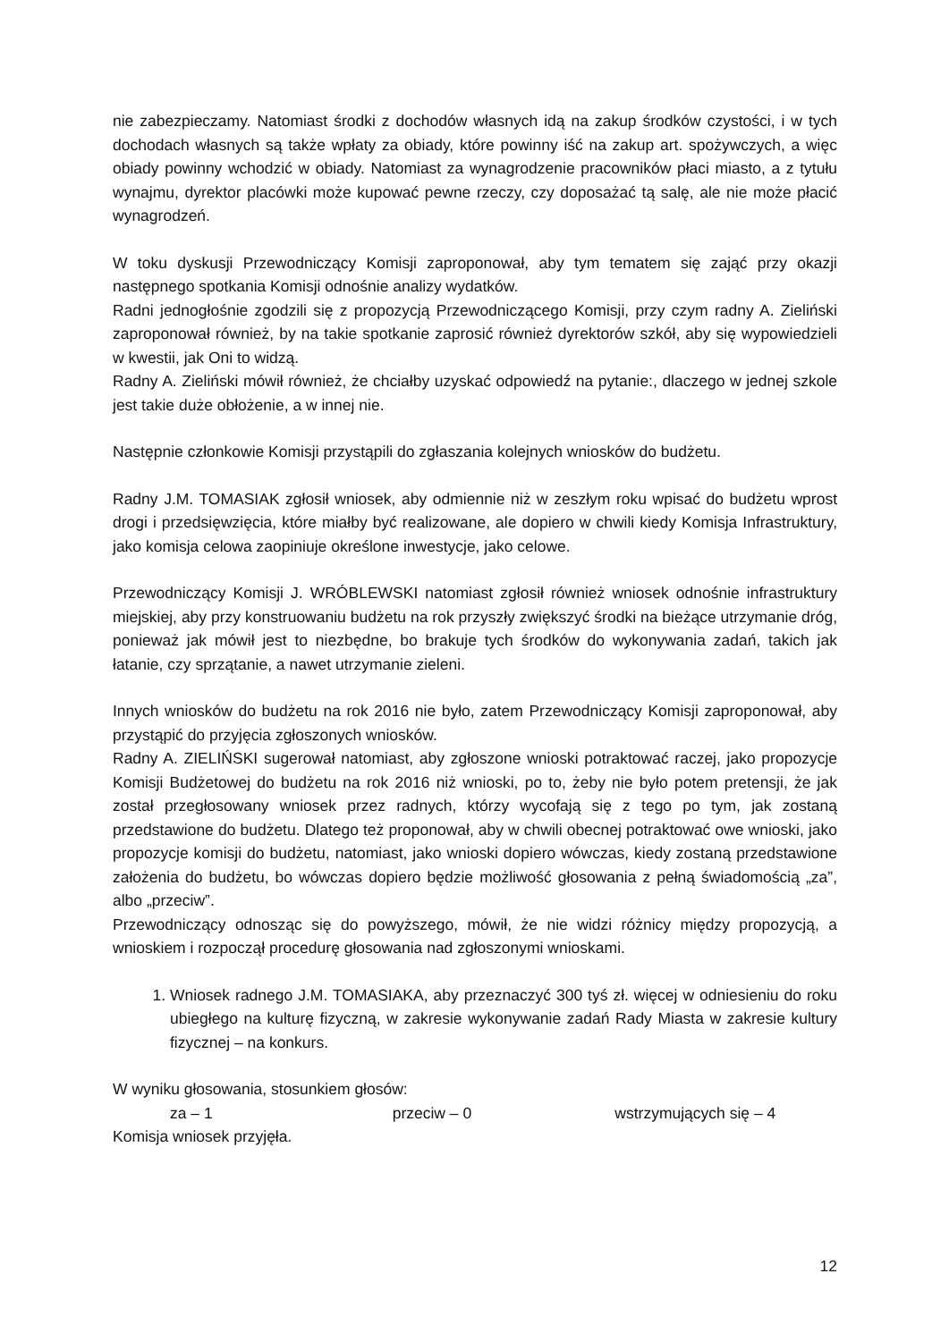nie zabezpieczamy. Natomiast środki z dochodów własnych idą na zakup środków czystości, i w tych dochodach własnych są także wpłaty za obiady, które powinny iść na zakup art. spożywczych, a więc obiady powinny wchodzić w obiady. Natomiast za wynagrodzenie pracowników płaci miasto, a z tytułu wynajmu, dyrektor placówki może kupować pewne rzeczy, czy doposażać tą salę, ale nie może płacić wynagrodzeń.
W toku dyskusji Przewodniczący Komisji zaproponował, aby tym tematem się zająć przy okazji następnego spotkania Komisji odnośnie analizy wydatków.
Radni jednogłośnie zgodzili się z propozycją Przewodniczącego Komisji, przy czym radny A. Zieliński zaproponował również, by na takie spotkanie zaprosić również dyrektorów szkół, aby się wypowiedzieli w kwestii, jak Oni to widzą.
Radny A. Zieliński mówił również, że chciałby uzyskać odpowiedź na pytanie:, dlaczego w jednej szkole jest takie duże obłożenie, a w innej nie.
Następnie członkowie Komisji przystąpili do zgłaszania kolejnych wniosków do budżetu.
Radny J.M. TOMASIAK zgłosił wniosek, aby odmiennie niż w zeszłym roku wpisać do budżetu wprost drogi i przedsięwzięcia, które miałby być realizowane, ale dopiero w chwili kiedy Komisja Infrastruktury, jako komisja celowa zaopiniuje określone inwestycje, jako celowe.
Przewodniczący Komisji J. WRÓBLEWSKI natomiast zgłosił również wniosek odnośnie infrastruktury miejskiej, aby przy konstruowaniu budżetu na rok przyszły zwiększyć środki na bieżące utrzymanie dróg, ponieważ jak mówił jest to niezbędne, bo brakuje tych środków do wykonywania zadań, takich jak łatanie, czy sprzątanie, a nawet utrzymanie zieleni.
Innych wniosków do budżetu na rok 2016 nie było, zatem Przewodniczący Komisji zaproponował, aby przystąpić do przyjęcia zgłoszonych wniosków.
Radny A. ZIELIŃSKI sugerował natomiast, aby zgłoszone wnioski potraktować raczej, jako propozycje Komisji Budżetowej do budżetu na rok 2016 niż wnioski, po to, żeby nie było potem pretensji, że jak został przegłosowany wniosek przez radnych, którzy wycofają się z tego po tym, jak zostaną przedstawione do budżetu. Dlatego też proponował, aby w chwili obecnej potraktować owe wnioski, jako propozycje komisji do budżetu, natomiast, jako wnioski dopiero wówczas, kiedy zostaną przedstawione założenia do budżetu, bo wówczas dopiero będzie możliwość głosowania z pełną świadomością „za”, albo „przeciw”.
Przewodniczący odnosząc się do powyższego, mówił, że nie widzi różnicy między propozycją, a wnioskiem i rozpoczął procedurę głosowania nad zgłoszonymi wnioskami.
1. Wniosek radnego J.M. TOMASIAKA, aby przeznaczyć 300 tyś zł. więcej w odniesieniu do roku ubiegłego na kulturę fizyczną, w zakresie wykonywanie zadań Rady Miasta w zakresie kultury fizycznej – na konkurs.
W wyniku głosowania, stosunkiem głosów:
za – 1 przeciw – 0 wstrzymujących się – 4
Komisja wniosek przyjęła.
12